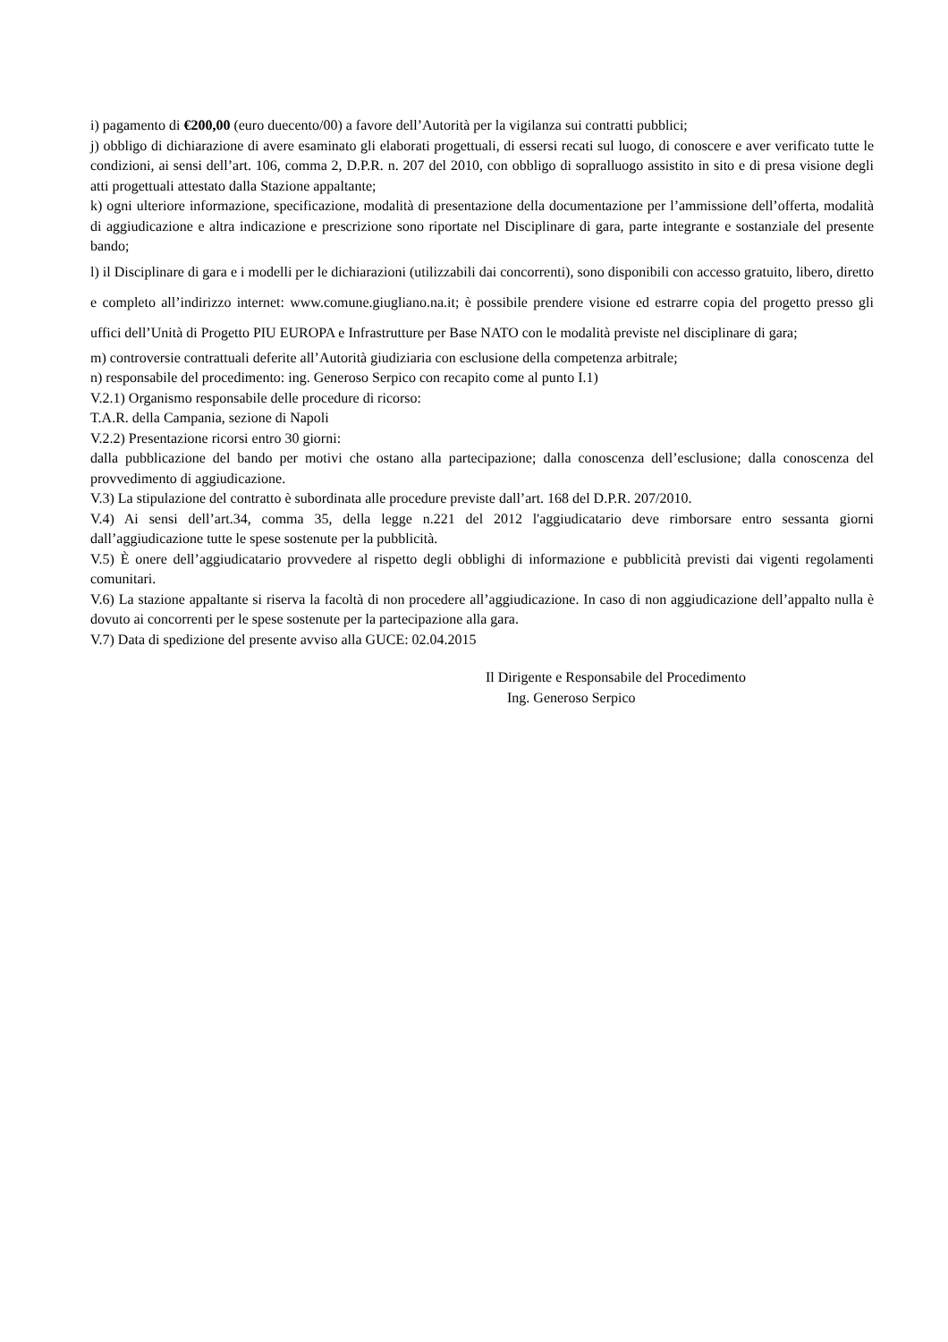i) pagamento di €200,00 (euro duecento/00) a favore dell’Autorità per la vigilanza sui contratti pubblici;
j) obbligo di dichiarazione di avere esaminato gli elaborati progettuali, di essersi recati sul luogo, di conoscere e aver verificato tutte le condizioni, ai sensi dell’art. 106, comma 2, D.P.R. n. 207 del 2010, con obbligo di sopralluogo assistito in sito e di presa visione degli atti progettuali attestato dalla Stazione appaltante;
k) ogni ulteriore informazione, specificazione, modalità di presentazione della documentazione per l’ammissione dell’offerta, modalità di aggiudicazione e altra indicazione e prescrizione sono riportate nel Disciplinare di gara, parte integrante e sostanziale del presente bando;
l) il Disciplinare di gara e i modelli per le dichiarazioni (utilizzabili dai concorrenti), sono disponibili con accesso gratuito, libero, diretto e completo all’indirizzo internet: www.comune.giugliano.na.it; è possibile prendere visione ed estrarre copia del progetto presso gli uffici dell’Unità di Progetto PIU EUROPA e Infrastrutture per Base NATO con le modalità previste nel disciplinare di gara;
m) controversie contrattuali deferite all’Autorità giudiziaria con esclusione della competenza arbitrale;
n) responsabile del procedimento: ing. Generoso Serpico con recapito come al punto I.1)
V.2.1) Organismo responsabile delle procedure di ricorso:
T.A.R. della Campania, sezione di Napoli
V.2.2) Presentazione ricorsi entro 30 giorni:
dalla pubblicazione del bando per motivi che ostano alla partecipazione; dalla conoscenza dell’esclusione; dalla conoscenza del provvedimento di aggiudicazione.
V.3) La stipulazione del contratto è subordinata alle procedure previste dall’art. 168 del D.P.R. 207/2010.
V.4) Ai sensi dell’art.34, comma 35, della legge n.221 del 2012 l'aggiudicatario deve rimborsare entro sessanta giorni dall’aggiudicazione tutte le spese sostenute per la pubblicità.
V.5) È onere dell’aggiudicatario provvedere al rispetto degli obblighi di informazione e pubblicità previsti dai vigenti regolamenti comunitari.
V.6) La stazione appaltante si riserva la facoltà di non procedere all’aggiudicazione. In caso di non aggiudicazione dell’appalto nulla è dovuto ai concorrenti per le spese sostenute per la partecipazione alla gara.
V.7) Data di spedizione del presente avviso alla GUCE: 02.04.2015
Il Dirigente e Responsabile del Procedimento
Ing. Generoso Serpico